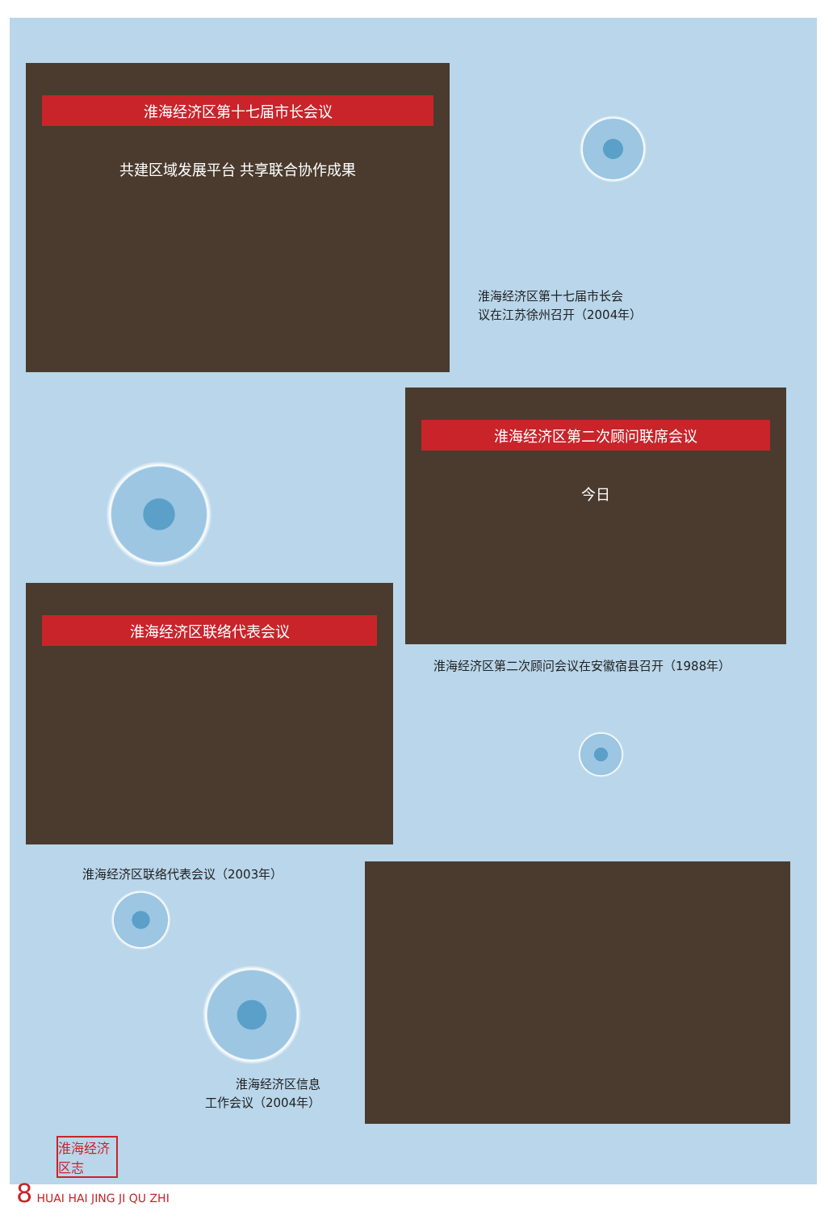淮海经济区第十七届市长会议
共建区域发展平台 共享联合协作成果
淮海经济区第十七届市长会
议在江苏徐州召开（2004年）
淮海经济区第二次顾问联席会议
今日
淮海经济区第二次顾问会议在安徽宿县召开（1988年）
淮海经济区联络代表会议
淮海经济区联络代表会议（2003年）
淮海经济区信息
工作会议（2004年）
淮海经济区志
8 HUAI HAI JING JI QU ZHI